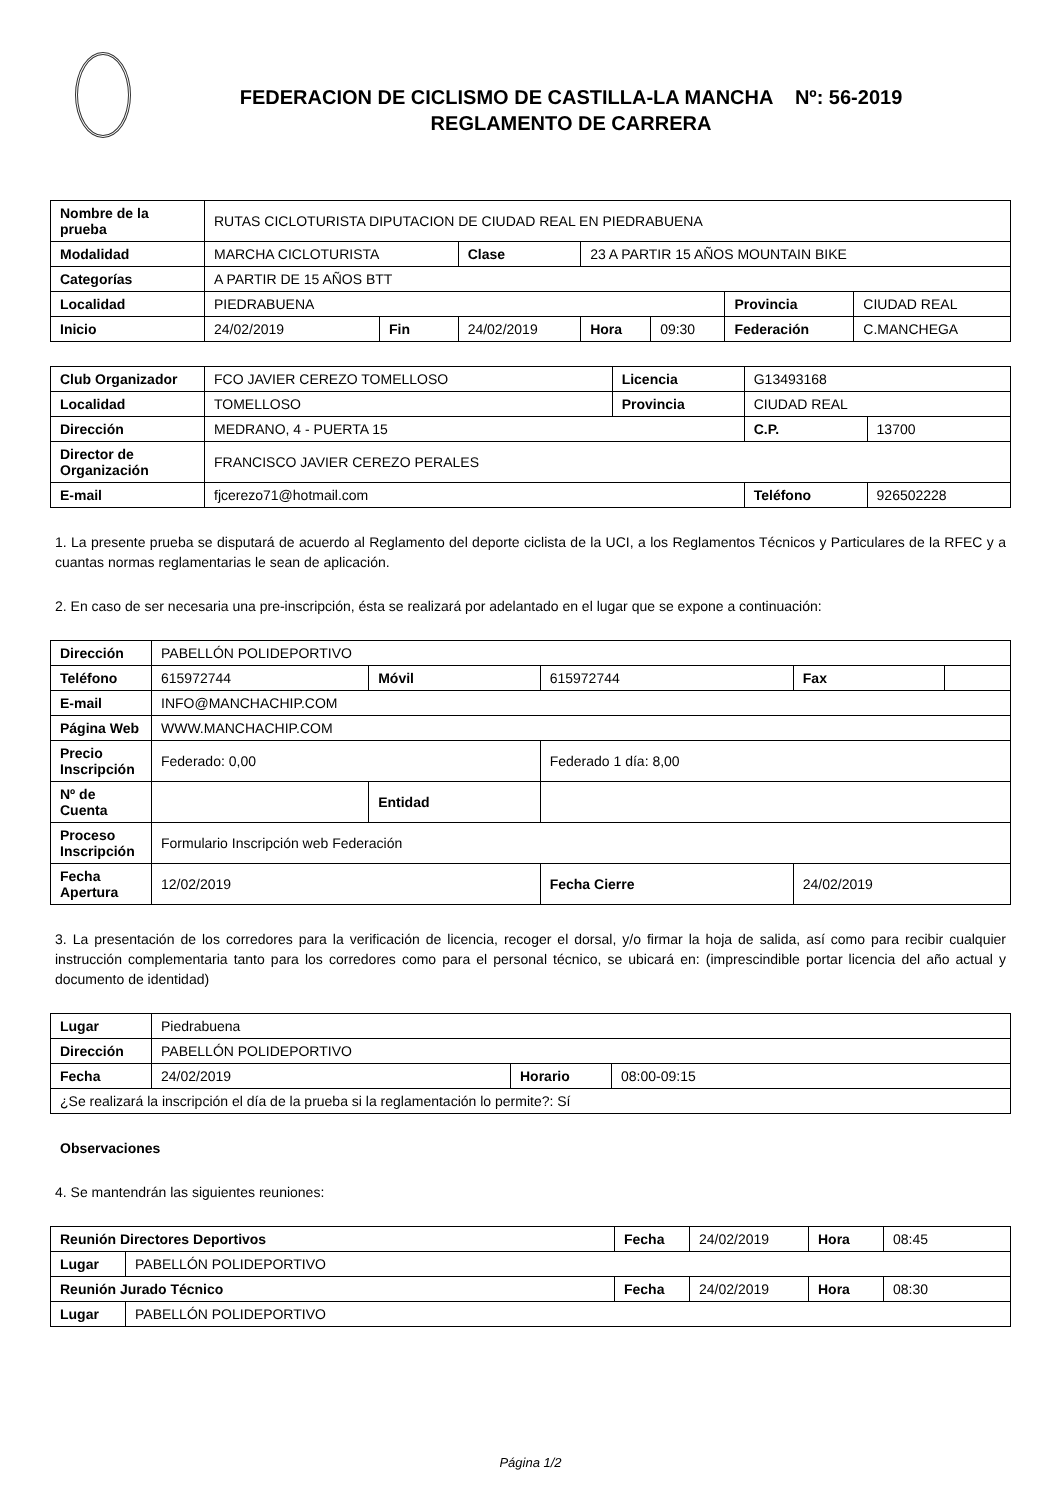FEDERACION DE CICLISMO DE CASTILLA-LA MANCHA Nº: 56-2019
REGLAMENTO DE CARRERA
| Nombre de la prueba | RUTAS CICLOTURISTA DIPUTACION DE CIUDAD REAL EN PIEDRABUENA | | | | | | |
| Modalidad | MARCHA CICLOTURISTA | | Clase | 23 A PARTIR 15 AÑOS MOUNTAIN BIKE | | | |
| Categorías | A PARTIR DE 15 AÑOS BTT | | | | | | |
| Localidad | PIEDRABUENA | | | | | Provincia | CIUDAD REAL |
| Inicio | 24/02/2019 | Fin | 24/02/2019 | Hora | 09:30 | Federación | C.MANCHEGA |
| Club Organizador | FCO JAVIER CEREZO TOMELLOSO | Licencia | G13493168 | |
| Localidad | TOMELLOSO | Provincia | CIUDAD REAL | |
| Dirección | MEDRANO, 4 - PUERTA 15 | | C.P. | 13700 |
| Director de Organización | FRANCISCO JAVIER CEREZO PERALES | | | |
| E-mail | fjcerezo71@hotmail.com | | Teléfono | 926502228 |
1. La presente prueba se disputará de acuerdo al Reglamento del deporte ciclista de la UCI, a los Reglamentos Técnicos y Particulares de la RFEC y a cuantas normas reglamentarias le sean de aplicación.
2. En caso de ser necesaria una pre-inscripción, ésta se realizará por adelantado en el lugar que se expone a continuación:
| Dirección | PABELLÓN POLIDEPORTIVO | | | | |
| Teléfono | 615972744 | Móvil | 615972744 | Fax | |
| E-mail | INFO@MANCHACHIP.COM | | | | |
| Página Web | WWW.MANCHACHIP.COM | | | | |
| Precio Inscripción | Federado: 0,00 | | Federado 1 día: 8,00 | | |
| Nº de Cuenta | | Entidad | | | |
| Proceso Inscripción | Formulario Inscripción web Federación | | | | |
| Fecha Apertura | 12/02/2019 | | Fecha Cierre | 24/02/2019 | |
3. La presentación de los corredores para la verificación de licencia, recoger el dorsal, y/o firmar la hoja de salida, así como para recibir cualquier instrucción complementaria tanto para los corredores como para el personal técnico, se ubicará en: (imprescindible portar licencia del año actual y documento de identidad)
| Lugar | Piedrabuena | | |
| Dirección | PABELLÓN POLIDEPORTIVO | | |
| Fecha | 24/02/2019 | Horario | 08:00-09:15 |
| ¿Se realizará la inscripción el día de la prueba si la reglamentación lo permite?: Sí | | | |
Observaciones
4. Se mantendrán las siguientes reuniones:
| Reunión Directores Deportivos | | Fecha | 24/02/2019 | Hora | 08:45 |
| Lugar | PABELLÓN POLIDEPORTIVO | | | | |
| Reunión Jurado Técnico | | Fecha | 24/02/2019 | Hora | 08:30 |
| Lugar | PABELLÓN POLIDEPORTIVO | | | | |
Página 1/2